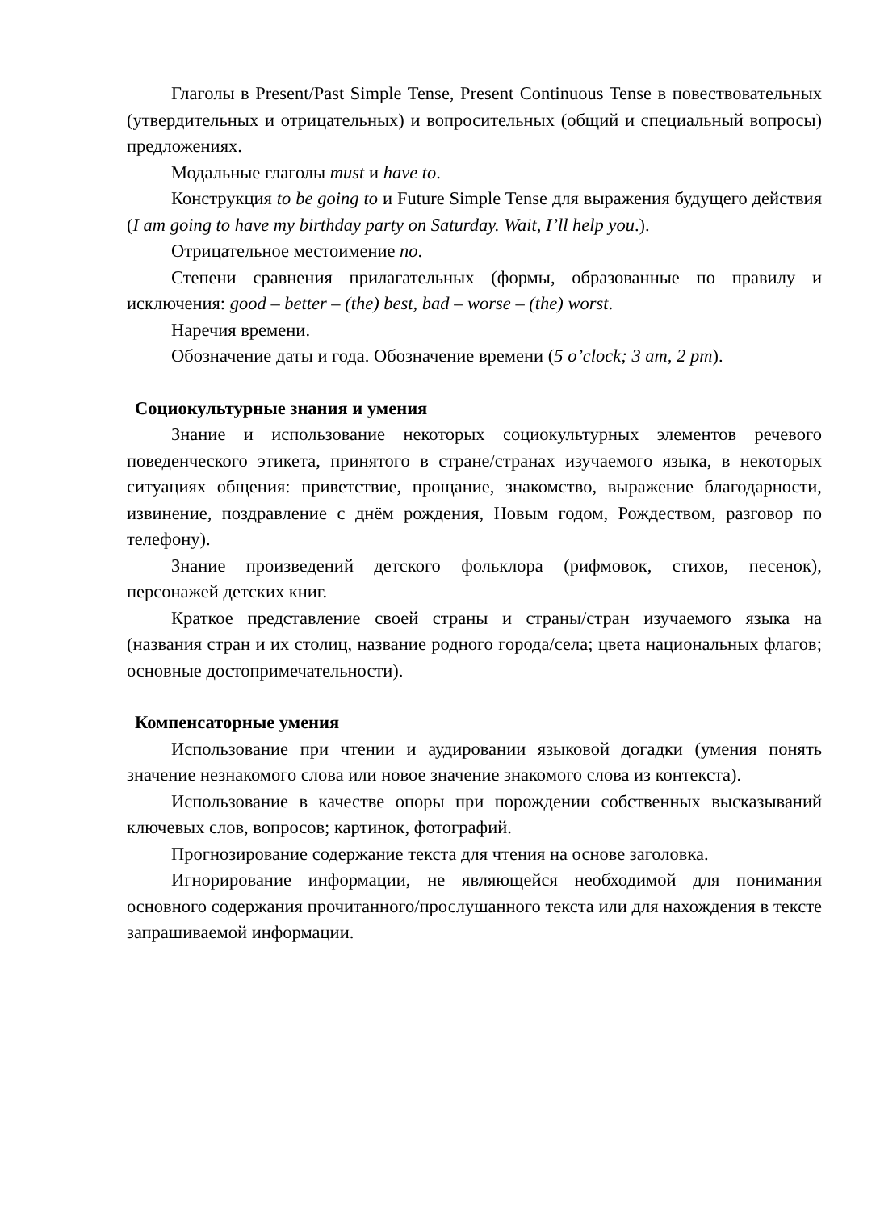Глаголы в Present/Past Simple Tense, Present Continuous Tense в повествовательных (утвердительных и отрицательных) и вопросительных (общий и специальный вопросы) предложениях.
Модальные глаголы must и have to.
Конструкция to be going to и Future Simple Tense для выражения будущего действия (I am going to have my birthday party on Saturday. Wait, I’ll help you.).
Отрицательное местоимение no.
Степени сравнения прилагательных (формы, образованные по правилу и исключения: good – better – (the) best, bad – worse – (the) worst.
Наречия времени.
Обозначение даты и года. Обозначение времени (5 o’clock; 3 am, 2 pm).
Социокультурные знания и умения
Знание и использование некоторых социокультурных элементов речевого поведенческого этикета, принятого в стране/странах изучаемого языка, в некоторых ситуациях общения: приветствие, прощание, знакомство, выражение благодарности, извинение, поздравление с днём рождения, Новым годом, Рождеством, разговор по телефону).
Знание произведений детского фольклора (рифмовок, стихов, песенок), персонажей детских книг.
Краткое представление своей страны и страны/стран изучаемого языка на (названия стран и их столиц, название родного города/села; цвета национальных флагов; основные достопримечательности).
Компенсаторные умения
Использование при чтении и аудировании языковой догадки (умения понять значение незнакомого слова или новое значение знакомого слова из контекста).
Использование в качестве опоры при порождении собственных высказываний ключевых слов, вопросов; картинок, фотографий.
Прогнозирование содержание текста для чтения на основе заголовка.
Игнорирование информации, не являющейся необходимой для понимания основного содержания прочитанного/прослушанного текста или для нахождения в тексте запрашиваемой информации.